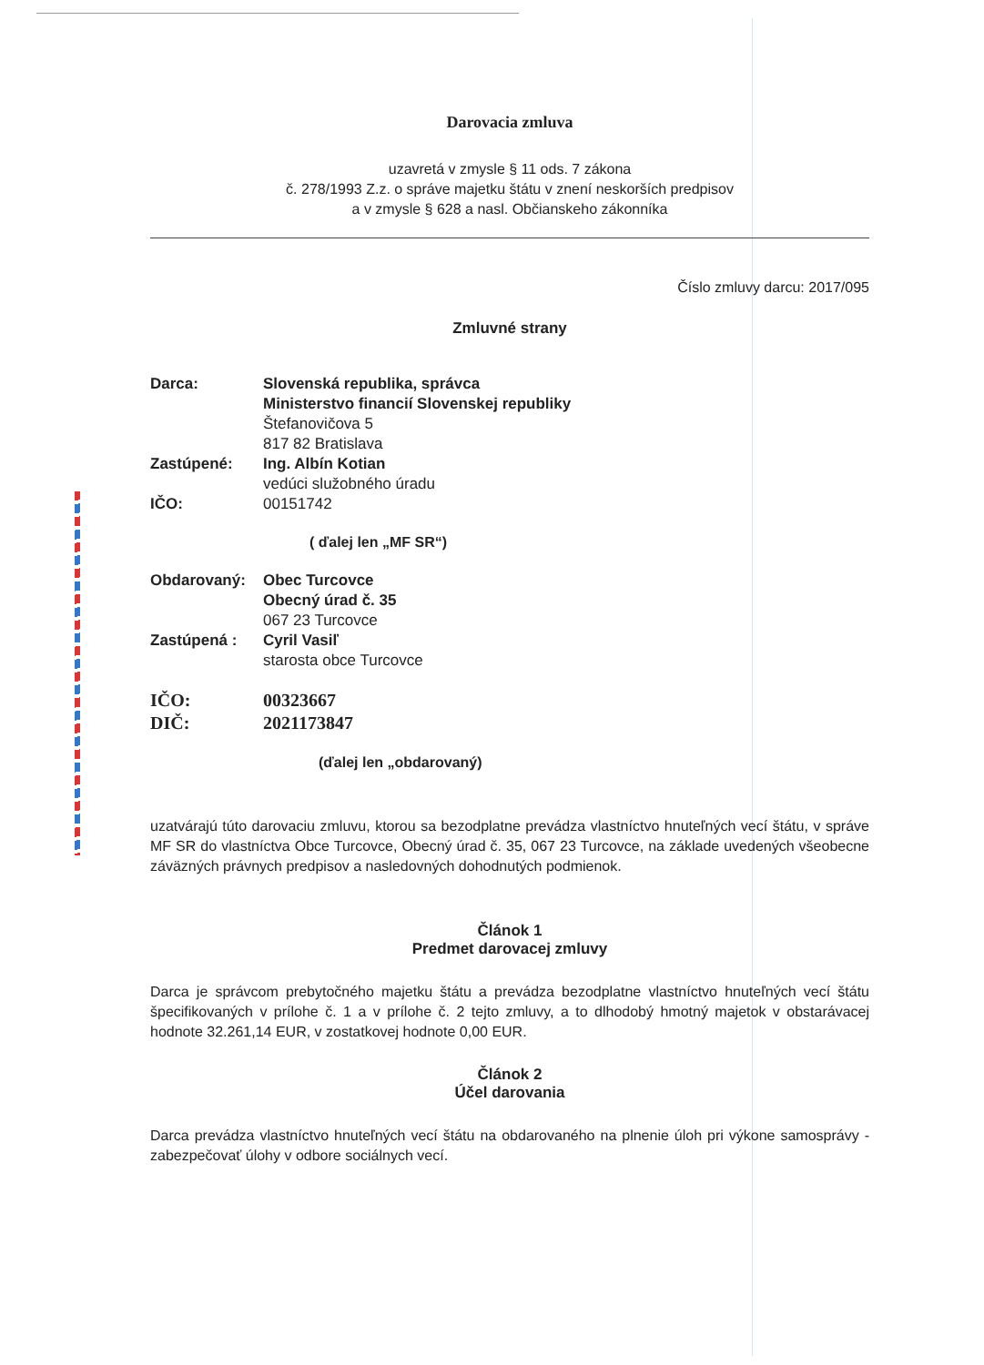Darovacia zmluva
uzavretá v zmysle § 11 ods. 7 zákona
č. 278/1993 Z.z. o správe majetku štátu v znení neskorších predpisov
a v zmysle § 628 a nasl. Občianskeho zákonníka
Číslo zmluvy darcu: 2017/095
Zmluvné strany
| Darca: | Slovenská republika, správca Ministerstvo financií Slovenskej republiky Štefanovičova 5 817 82 Bratislava |
| Zastúpené: | Ing. Albín Kotian vedúci služobného úradu |
| IČO: | 00151742 |
( ďalej len „MF SR“)
| Obdarovaný: | Obec Turcovce Obecný úrad č. 35 067 23 Turcovce |
| Zastúpená : | Cyril Vasiľ starosta obce Turcovce |
| IČO: DIČ: | 00323667 2021173847 |
(ďalej len „obdarovaný)
uzatvárajú túto darovaciu zmluvu, ktorou sa bezodplatne prevádza vlastníctvo hnuteľných vecí štátu, v správe MF SR do vlastníctva Obce Turcovce, Obecný úrad č. 35, 067 23 Turcovce, na základe uvedených všeobecne záväzných právnych predpisov a nasledovných dohodnutých podmienok.
Článok 1
Predmet darovacej zmluvy
Darca je správcom prebytočného majetku štátu a prevádza bezodplatne vlastníctvo hnuteľných vecí štátu špecifikovaných v prílohe č. 1 a v prílohe č. 2 tejto zmluvy, a to dlhodobý hmotný majetok v obstarávacej hodnote 32.261,14 EUR, v zostatkovej hodnote 0,00 EUR.
Článok 2
Účel darovania
Darca prevádza vlastníctvo hnuteľných vecí štátu na obdarovaného na plnenie úloh pri výkone samosprávy - zabezpečovať úlohy v odbore sociálnych vecí.